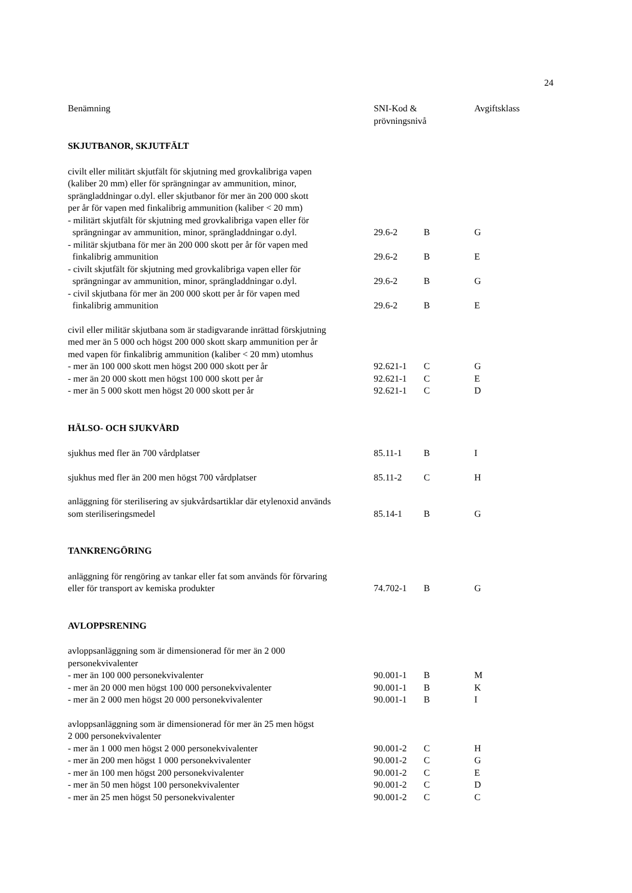24
| Benämning | SNI-Kod & prövningsnivå | | Avgiftsklass |
| --- | --- | --- | --- |
| SKJUTBANOR, SKJUTFÄLT | | | |
| civilt eller militärt skjutfält för skjutning med grovkalibriga vapen (kaliber 20 mm) eller för sprängningar av ammunition, minor, sprängladdningar o.dyl. eller skjutbanor för mer än 200 000 skott per år för vapen med finkalibrig ammunition (kaliber < 20 mm) | | | |
| - militärt skjutfält för skjutning med grovkalibriga vapen eller för sprängningar av ammunition, minor, sprängladdningar o.dyl. | 29.6-2 | B | G |
| - militär skjutbana för mer än 200 000 skott per år för vapen med finkalibrig ammunition | 29.6-2 | B | E |
| - civilt skjutfält för skjutning med grovkalibriga vapen eller för sprängningar av ammunition, minor, sprängladdningar o.dyl. | 29.6-2 | B | G |
| - civil skjutbana för mer än 200 000 skott per år för vapen med finkalibrig ammunition | 29.6-2 | B | E |
| civil eller militär skjutbana som är stadigvarande inrättad förskjutning med mer än 5 000 och högst 200 000 skott skarp ammunition per år med vapen för finkalibrig ammunition (kaliber < 20 mm) utomhus | | | |
| - mer än 100 000 skott men högst 200 000 skott per år | 92.621-1 | C | G |
| - mer än 20 000 skott men högst 100 000 skott per år | 92.621-1 | C | E |
| - mer än 5 000 skott men högst 20 000 skott per år | 92.621-1 | C | D |
| HÄLSO- OCH SJUKVÅRD | | | |
| sjukhus med fler än 700 vårdplatser | 85.11-1 | B | I |
| sjukhus med fler än 200 men högst 700 vårdplatser | 85.11-2 | C | H |
| anläggning för sterilisering av sjukvårdsartiklar där etylenoxid används som steriliseringsmedel | 85.14-1 | B | G |
| TANKRENGÖRING | | | |
| anläggning för rengöring av tankar eller fat som används för förvaring eller för transport av kemiska produkter | 74.702-1 | B | G |
| AVLOPPSRENING | | | |
| avloppsanläggning som är dimensionerad för mer än 2 000 personekvivalenter | | | |
| - mer än 100 000 personekvivalenter | 90.001-1 | B | M |
| - mer än 20 000 men högst 100 000 personekvivalenter | 90.001-1 | B | K |
| - mer än 2 000 men högst 20 000 personekvivalenter | 90.001-1 | B | I |
| avloppsanläggning som är dimensionerad för mer än 25 men högst 2 000 personekvivalenter | | | |
| - mer än 1 000 men högst 2 000 personekvivalenter | 90.001-2 | C | H |
| - mer än 200 men högst 1 000 personekvivalenter | 90.001-2 | C | G |
| - mer än 100 men högst 200 personekvivalenter | 90.001-2 | C | E |
| - mer än 50 men högst 100 personekvivalenter | 90.001-2 | C | D |
| - mer än 25 men högst 50 personekvivalenter | 90.001-2 | C | C |